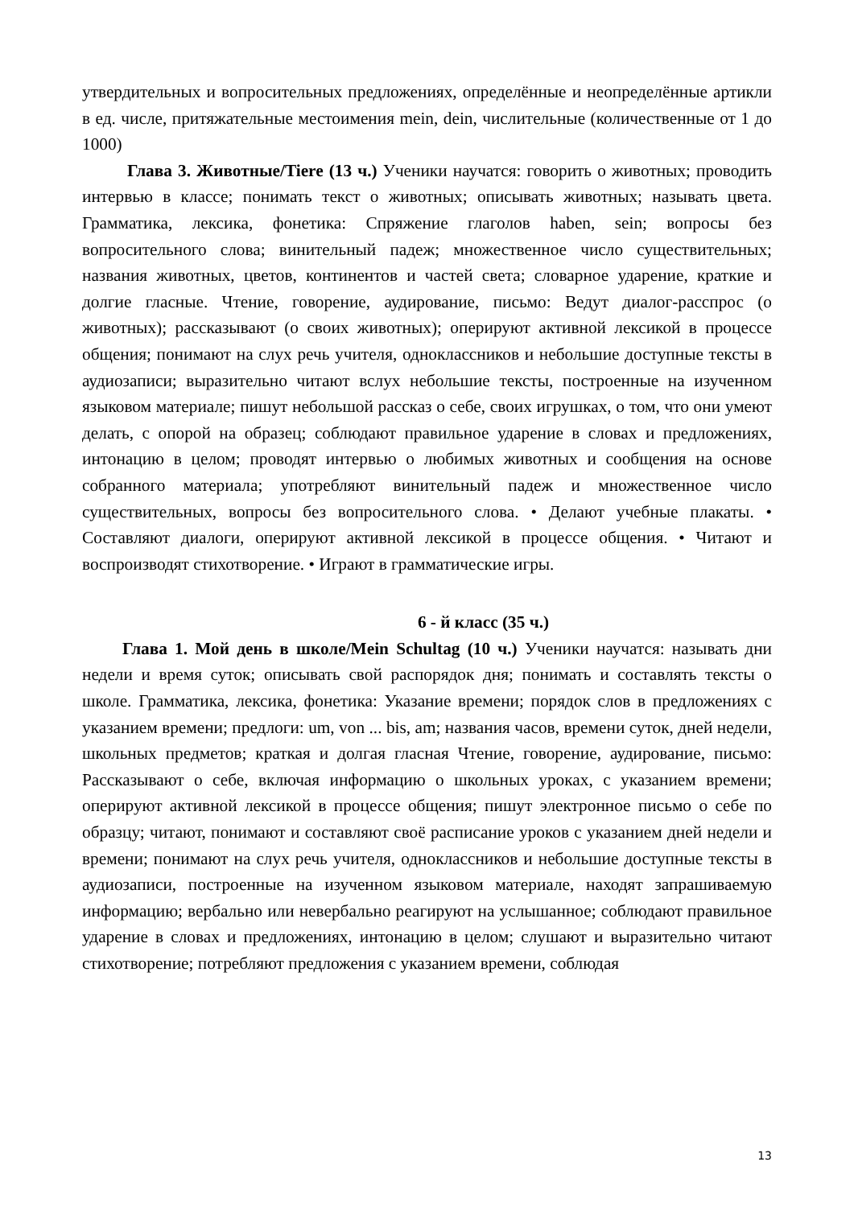утвердительных и вопросительных предложениях, определённые и неопределённые артикли в ед. числе, притяжательные местоимения mein, dein, числительные (количественные от 1 до 1000)
Глава 3. Животные/Tiere (13 ч.) Ученики научатся: говорить о животных; проводить интервью в классе; понимать текст о животных; описывать животных; называть цвета. Грамматика, лексика, фонетика: Спряжение глаголов haben, sein; вопросы без вопросительного слова; винительный падеж; множественное число существительных; названия животных, цветов, континентов и частей света; словарное ударение, краткие и долгие гласные. Чтение, говорение, аудирование, письмо: Ведут диалог-расспрос (о животных); рассказывают (о своих животных); оперируют активной лексикой в процессе общения; понимают на слух речь учителя, одноклассников и небольшие доступные тексты в аудиозаписи; выразительно читают вслух небольшие тексты, построенные на изученном языковом материале; пишут небольшой рассказ о себе, своих игрушках, о том, что они умеют делать, с опорой на образец; соблюдают правильное ударение в словах и предложениях, интонацию в целом; проводят интервью о любимых животных и сообщения на основе собранного материала; употребляют винительный падеж и множественное число существительных, вопросы без вопросительного слова. • Делают учебные плакаты. • Составляют диалоги, оперируют активной лексикой в процессе общения. • Читают и воспроизводят стихотворение. • Играют в грамматические игры.
6 - й класс (35 ч.)
Глава 1. Мой день в школе/Mein Schultag (10 ч.) Ученики научатся: называть дни недели и время суток; описывать свой распорядок дня; понимать и составлять тексты о школе. Грамматика, лексика, фонетика: Указание времени; порядок слов в предложениях с указанием времени; предлоги: um, von ... bis, am; названия часов, времени суток, дней недели, школьных предметов; краткая и долгая гласная Чтение, говорение, аудирование, письмо: Рассказывают о себе, включая информацию о школьных уроках, с указанием времени; оперируют активной лексикой в процессе общения; пишут электронное письмо о себе по образцу; читают, понимают и составляют своё расписание уроков с указанием дней недели и времени; понимают на слух речь учителя, одноклассников и небольшие доступные тексты в аудиозаписи, построенные на изученном языковом материале, находят запрашиваемую информацию; вербально или невербально реагируют на услышанное; соблюдают правильное ударение в словах и предложениях, интонацию в целом; слушают и выразительно читают стихотворение; потребляют предложения с указанием времени, соблюдая
13